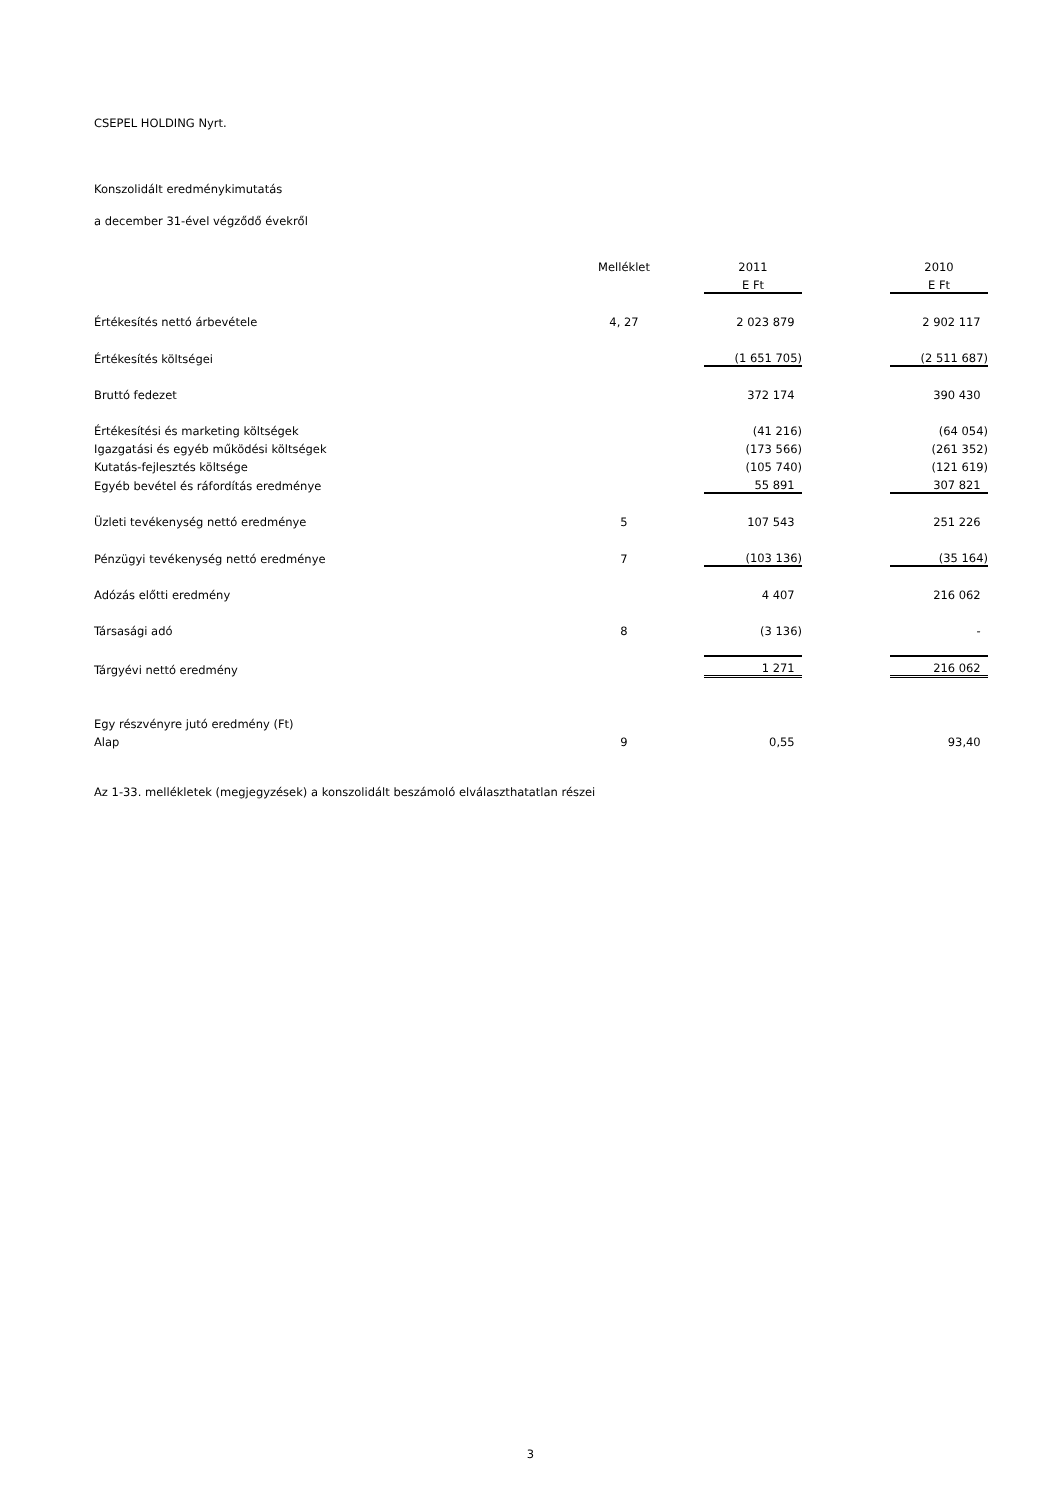CSEPEL HOLDING Nyrt.
Konszolidált eredménykimutatás
a december 31-ével végződő évekről
| | Melléklet | 2011 | | 2010 |
| | | E Ft | | E Ft |
| Értékesítés nettó árbevétele | 4, 27 | 2 023 879 | | 2 902 117 |
| Értékesítés költségei | | (1 651 705) | | (2 511 687) |
| Bruttó fedezet | | 372 174 | | 390 430 |
| Értékesítési és marketing költségek | | (41 216) | | (64 054) |
| Igazgatási és egyéb működési költségek | | (173 566) | | (261 352) |
| Kutatás-fejlesztés költsége | | (105 740) | | (121 619) |
| Egyéb bevétel és ráfordítás eredménye | | 55 891 | | 307 821 |
| Üzleti tevékenység nettó eredménye | 5 | 107 543 | | 251 226 |
| Pénzügyi tevékenység nettó eredménye | 7 | (103 136) | | (35 164) |
| Adózás előtti eredmény | | 4 407 | | 216 062 |
| Társasági adó | 8 | (3 136) | | - |
| Tárgyévi nettó eredmény | | 1 271 | | 216 062 |
| Egy részvényre jutó eredmény (Ft) | | | | |
| Alap | 9 | 0,55 | | 93,40 |
Az 1-33. mellékletek (megjegyzések) a konszolidált beszámoló elválaszthatatlan részei
3